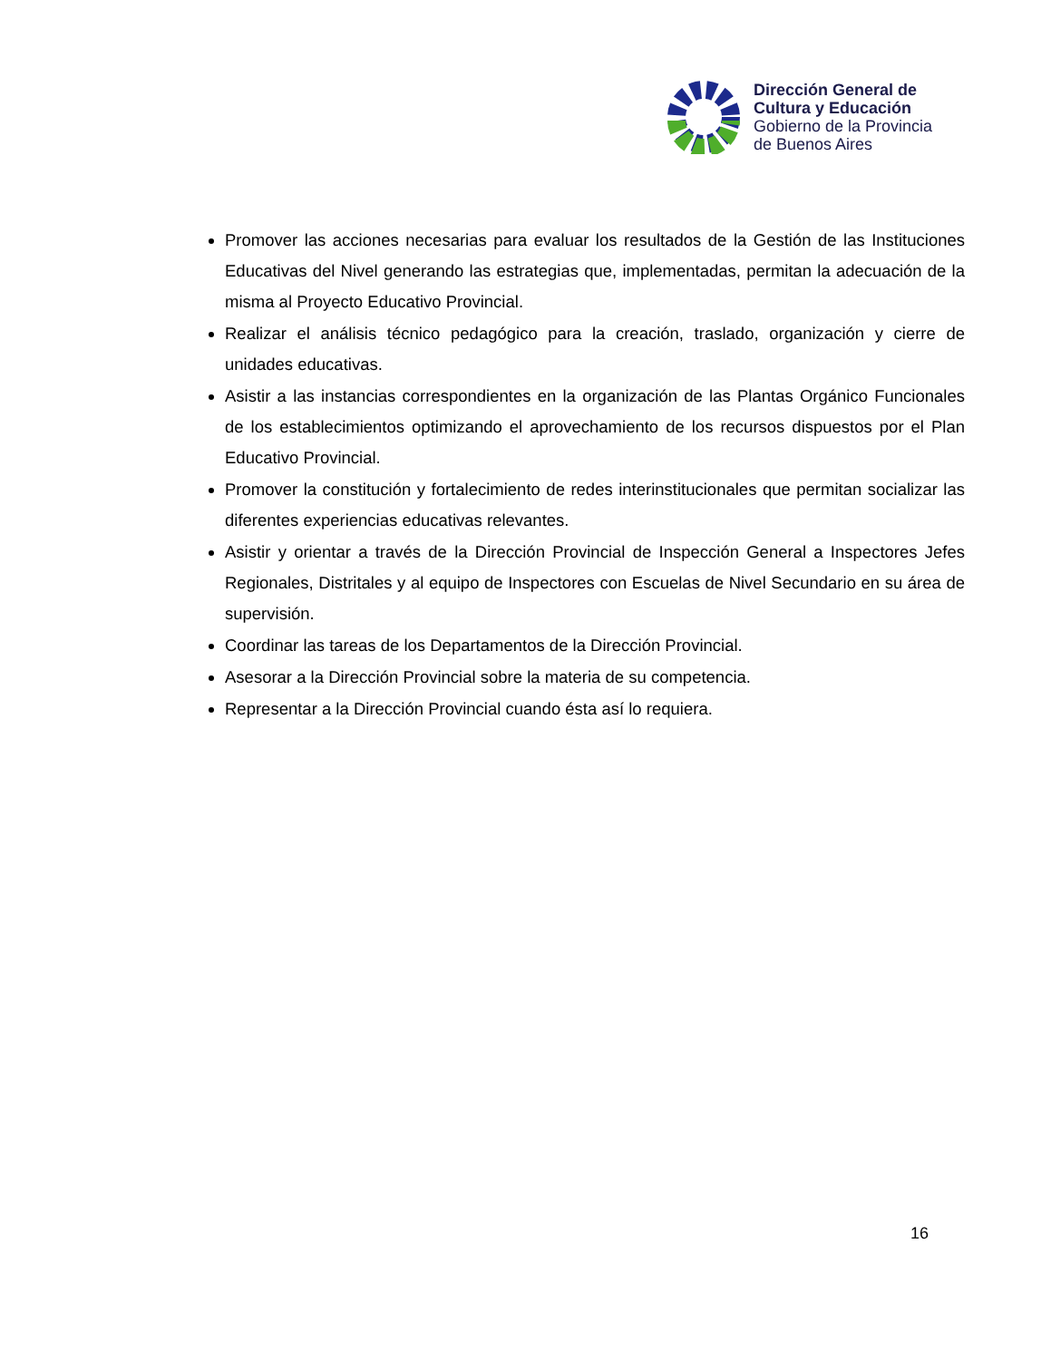Dirección General de
Cultura y Educación
Gobierno de la Provincia
de Buenos Aires
Promover las acciones necesarias para evaluar los resultados de la Gestión de las Instituciones Educativas del Nivel generando las estrategias que, implementadas, permitan la adecuación de la misma al Proyecto Educativo Provincial.
Realizar el análisis técnico pedagógico para la creación, traslado, organización y cierre de unidades educativas.
Asistir a las instancias correspondientes en la organización de las Plantas Orgánico Funcionales de los establecimientos optimizando el aprovechamiento de los recursos dispuestos por el Plan Educativo Provincial.
Promover la constitución y fortalecimiento de redes interinstitucionales que permitan socializar las diferentes experiencias educativas relevantes.
Asistir y orientar a través de la Dirección Provincial de Inspección General a Inspectores Jefes Regionales, Distritales y al equipo de Inspectores con Escuelas de Nivel Secundario en su área de supervisión.
Coordinar las tareas de los Departamentos de la Dirección Provincial.
Asesorar a la Dirección Provincial sobre la materia de su competencia.
Representar a la Dirección Provincial cuando ésta así lo requiera.
16